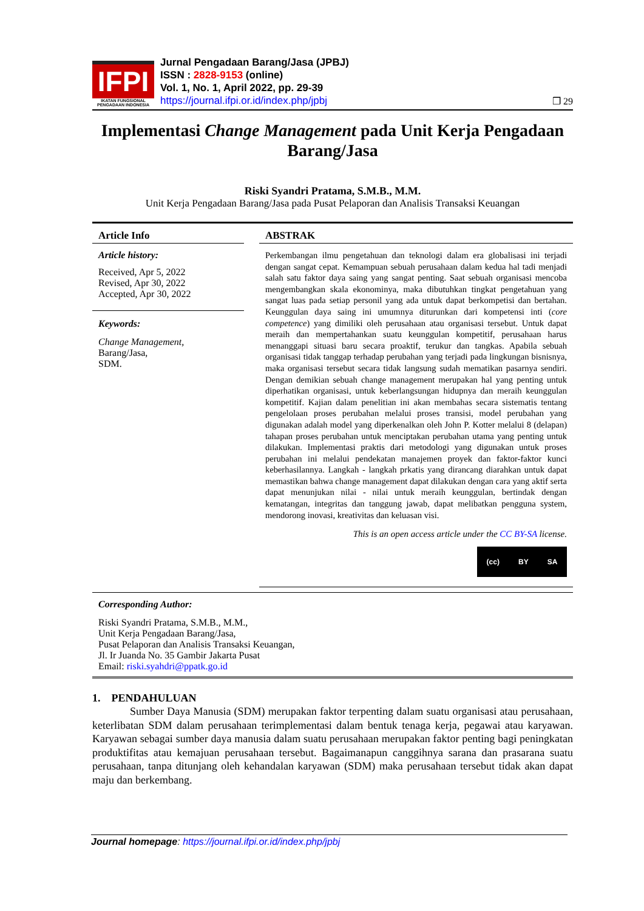IFPI
IKATAN FUNGSIONAL PENGADAAN INDONESIA
Jurnal Pengadaan Barang/Jasa (JPBJ)
ISSN : 2828-9153 (online)
Vol. 1, No. 1, April 2022, pp. 29-39
https://journal.ifpi.or.id/index.php/jpbj
❒ 29
Implementasi Change Management pada Unit Kerja Pengadaan Barang/Jasa
Riski Syandri Pratama, S.M.B., M.M.
Unit Kerja Pengadaan Barang/Jasa pada Pusat Pelaporan dan Analisis Transaksi Keuangan
Article Info
Article history:
Received, Apr 5, 2022
Revised, Apr 30, 2022
Accepted, Apr 30, 2022
Keywords:
Change Management,
Barang/Jasa,
SDM.
ABSTRAK
Perkembangan ilmu pengetahuan dan teknologi dalam era globalisasi ini terjadi dengan sangat cepat. Kemampuan sebuah perusahaan dalam kedua hal tadi menjadi salah satu faktor daya saing yang sangat penting. Saat sebuah organisasi mencoba mengembangkan skala ekonominya, maka dibutuhkan tingkat pengetahuan yang sangat luas pada setiap personil yang ada untuk dapat berkompetisi dan bertahan. Keunggulan daya saing ini umumnya diturunkan dari kompetensi inti (core competence) yang dimiliki oleh perusahaan atau organisasi tersebut. Untuk dapat meraih dan mempertahankan suatu keunggulan kompetitif, perusahaan harus menanggapi situasi baru secara proaktif, terukur dan tangkas. Apabila sebuah organisasi tidak tanggap terhadap perubahan yang terjadi pada lingkungan bisnisnya, maka organisasi tersebut secara tidak langsung sudah mematikan pasarnya sendiri. Dengan demikian sebuah change management merupakan hal yang penting untuk diperhatikan organisasi, untuk keberlangsungan hidupnya dan meraih keunggulan kompetitif. Kajian dalam penelitian ini akan membahas secara sistematis tentang pengelolaan proses perubahan melalui proses transisi, model perubahan yang digunakan adalah model yang diperkenalkan oleh John P. Kotter melalui 8 (delapan) tahapan proses perubahan untuk menciptakan perubahan utama yang penting untuk dilakukan. Implementasi praktis dari metodologi yang digunakan untuk proses perubahan ini melalui pendekatan manajemen proyek dan faktor-faktor kunci keberhasilannya. Langkah - langkah prkatis yang dirancang diarahkan untuk dapat memastikan bahwa change management dapat dilakukan dengan cara yang aktif serta dapat menunjukan nilai - nilai untuk meraih keunggulan, bertindak dengan kematangan, integritas dan tanggung jawab, dapat melibatkan pengguna system, mendorong inovasi, kreativitas dan keluasan visi.
This is an open access article under the CC BY-SA license.
(cc) BY SA
Corresponding Author:
Riski Syandri Pratama, S.M.B., M.M.,
Unit Kerja Pengadaan Barang/Jasa,
Pusat Pelaporan dan Analisis Transaksi Keuangan,
Jl. Ir Juanda No. 35 Gambir Jakarta Pusat
Email: riski.syahdri@ppatk.go.id
1. PENDAHULUAN
Sumber Daya Manusia (SDM) merupakan faktor terpenting dalam suatu organisasi atau perusahaan, keterlibatan SDM dalam perusahaan terimplementasi dalam bentuk tenaga kerja, pegawai atau karyawan. Karyawan sebagai sumber daya manusia dalam suatu perusahaan merupakan faktor penting bagi peningkatan produktifitas atau kemajuan perusahaan tersebut. Bagaimanapun canggihnya sarana dan prasarana suatu perusahaan, tanpa ditunjang oleh kehandalan karyawan (SDM) maka perusahaan tersebut tidak akan dapat maju dan berkembang.
Journal homepage: https://journal.ifpi.or.id/index.php/jpbj